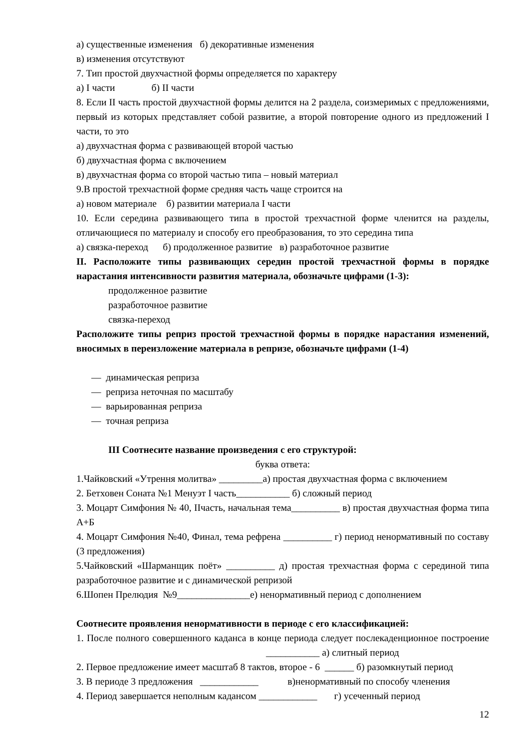а) существенные изменения б) декоративные изменения
в) изменения отсутствуют
7. Тип простой двухчастной формы определяется по характеру
а) I части б) II части
8. Если II часть простой двухчастной формы делится на 2 раздела, соизмеримых с предложениями, первый из которых представляет собой развитие, а второй повторение одного из предложений I части, то это
а) двухчастная форма с развивающей второй частью
б) двухчастная форма с включением
в) двухчастная форма со второй частью типа – новый материал
9.В простой трехчастной форме средняя часть чаще строится на
а) новом материале б) развитии материала I части
10. Если середина развивающего типа в простой трехчастной форме членится на разделы, отличающиеся по материалу и способу его преобразования, то это середина типа
а) связка-переход б) продолженное развитие в) разработочное развитие
II. Расположите типы развивающих середин простой трехчастной формы в порядке нарастания интенсивности развития материала, обозначьте цифрами (1-3):
продолженное развитие
разработочное развитие
связка-переход
Расположите типы реприз простой трехчастной формы в порядке нарастания изменений, вносимых в переизложение материала в репризе, обозначьте цифрами (1-4)
— динамическая реприза
— реприза неточная по масштабу
— варьированная реприза
— точная реприза
III Соотнесите название произведения с его структурой:
буква ответа:
1.Чайковский «Утрення молитва» _________а) простая двухчастная форма с включением
2. Бетховен Соната №1 Менуэт I часть___________ б) сложный период
3. Моцарт Симфония № 40, IIчасть, начальная тема__________ в) простая двухчастная форма типа А+Б
4. Моцарт Симфония №40, Финал, тема рефрена __________ г) период ненормативный по составу (3 предложения)
5.Чайковский «Шарманщик поёт» __________ д) простая трехчастная форма с серединой типа разработочное развитие и с динамической репризой
6.Шопен Прелюдия №9_______________е) ненормативный период с дополнением
Соотнесите проявления ненормативности в периоде с его классификацией:
1. После полного совершенного каданса в конце периода следует послекаденционное построение ___________ а) слитный период
2. Первое предложение имеет масштаб 8 тактов, второе - 6 ______ б) разомкнутый период
3. В периоде 3 предложения ____________ в)ненормативный по способу членения
4. Период завершается неполным кадансом ____________ г) усеченный период
12